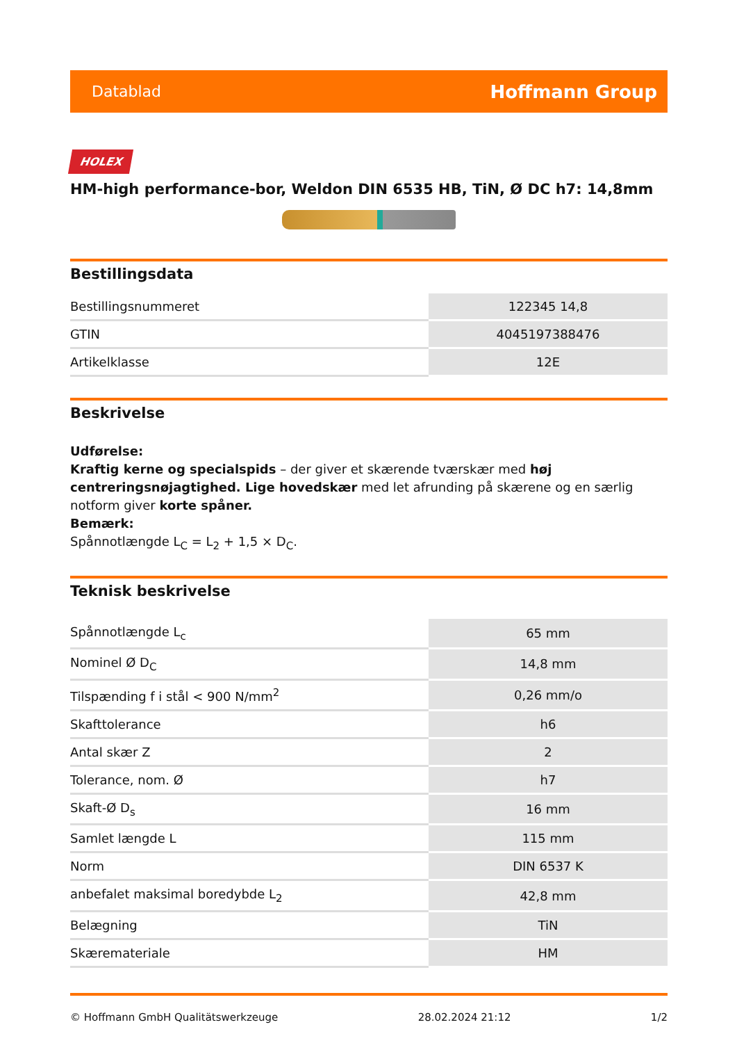Datablad Hoffmann Group
HOLEX
HM-high performance-bor, Weldon DIN 6535 HB, TiN, Ø DC h7: 14,8mm
Bestillingsdata
| Bestillingsnummeret | 122345 14,8 |
| GTIN | 4045197388476 |
| Artikelklasse | 12E |
Beskrivelse
Udførelse:
Kraftig kerne og specialspids – der giver et skærende tværskær med høj centreringsnøjagtighed. Lige hovedskær med let afrunding på skærene og en særlig notform giver korte spåner.
Bemærk:
Spånnotlængde L<sub>C</sub> = L<sub>2</sub> + 1,5 × D<sub>C</sub>.
Teknisk beskrivelse
| Spånnotlængde L<sub>c</sub> | 65 mm |
| Nominel Ø D<sub>C</sub> | 14,8 mm |
| Tilspænding f i stål < 900 N/mm<sup>2</sup> | 0,26 mm/o |
| Skafttolerance | h6 |
| Antal skær Z | 2 |
| Tolerance, nom. Ø | h7 |
| Skaft-Ø D<sub>s</sub> | 16 mm |
| Samlet længde L | 115 mm |
| Norm | DIN 6537 K |
| anbefalet maksimal boredybde L<sub>2</sub> | 42,8 mm |
| Belægning | TiN |
| Skæremateriale | HM |
© Hoffmann GmbH Qualitätswerkzeuge 28.02.2024 21:12 1/2